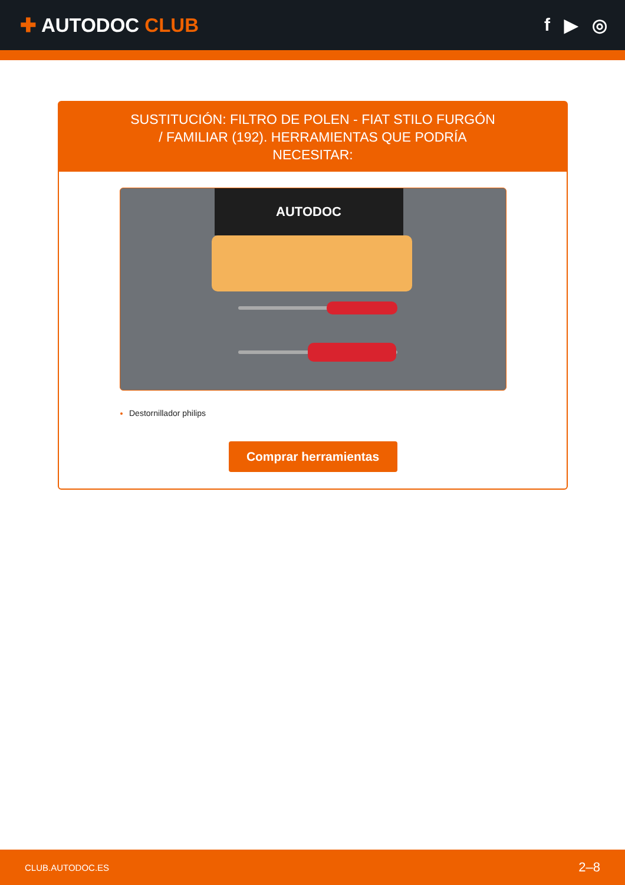✚ AUTODOC CLUB
f ▶ ◎
SUSTITUCIÓN: FILTRO DE POLEN - FIAT STILO FURGÓN / FAMILIAR (192). HERRAMIENTAS QUE PODRÍA NECESITAR:
AUTODOC
Destornillador philips
Comprar herramientas
CLUB.AUTODOC.ES 2–8